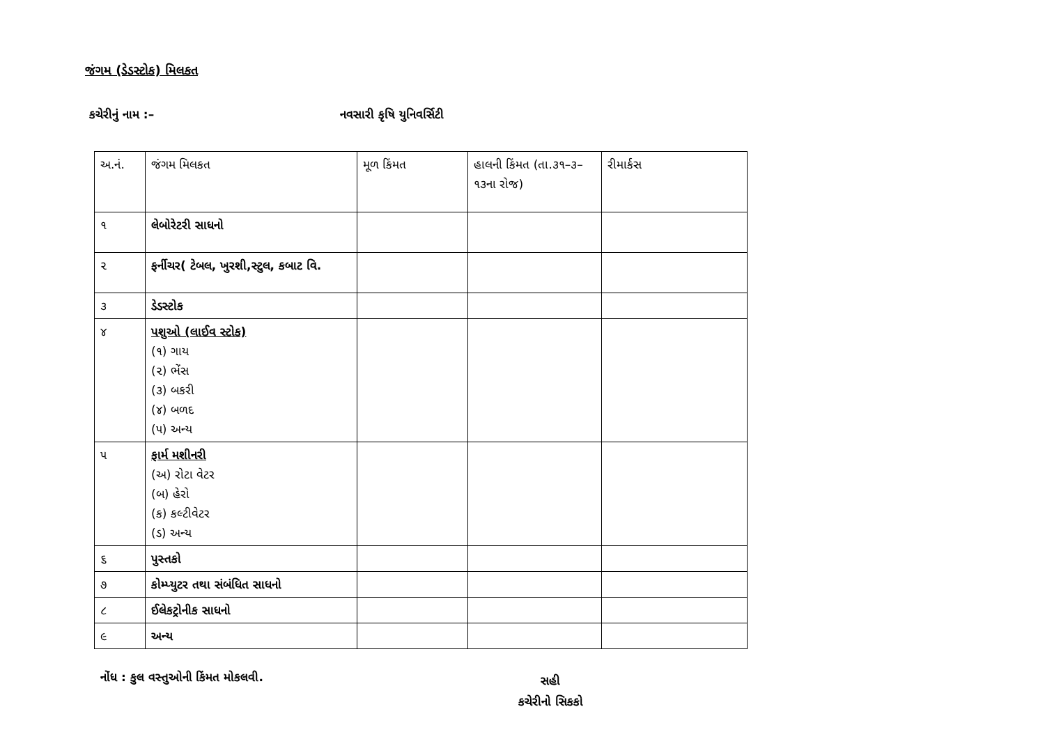જંગમ (ડેડસ્ટોક) મિલકત
કચેરીનું નામ :– નવસારી કૃષિ યુનિવર્સિટી
| અ.નં. | જંગમ મિલકત | મૂળ કિંમત | હાલની કિંમત (તા.૩૧–૩–૧૩ના રોજ) | રીમાર્કસ |
| --- | --- | --- | --- | --- |
| ૧ | લેબોરેટરી સાધનો | | | |
| ૨ | ફર્નીચર( ટેબલ, ખુરશી,સ્ટુલ, કબાટ વિ. | | | |
| ૩ | ડેડસ્ટોક | | | |
| ૪ | પશુઓ (લાઈવ સ્ટોક) (૧) ગાય (૨) ભેંસ (૩) બકરી (૪) બળદ (૫) અન્ય | | | |
| ૫ | ફાર્મ મશીનરી (અ) રોટા વેટર (બ) હેરો (ક) કલ્ટીવેટર (ડ) અન્ય | | | |
| ૬ | પુસ્તકો | | | |
| ૭ | કોમ્પ્યુટર તથા સંબંધિત સાધનો | | | |
| ૮ | ઈલેકટ્રોનીક સાધનો | | | |
| ૯ | અન્ય | | | |
નોંધ : કુલ વસ્તુઓની કિંમત મોકલવી.
સહી
કચેરીનો સિકકો